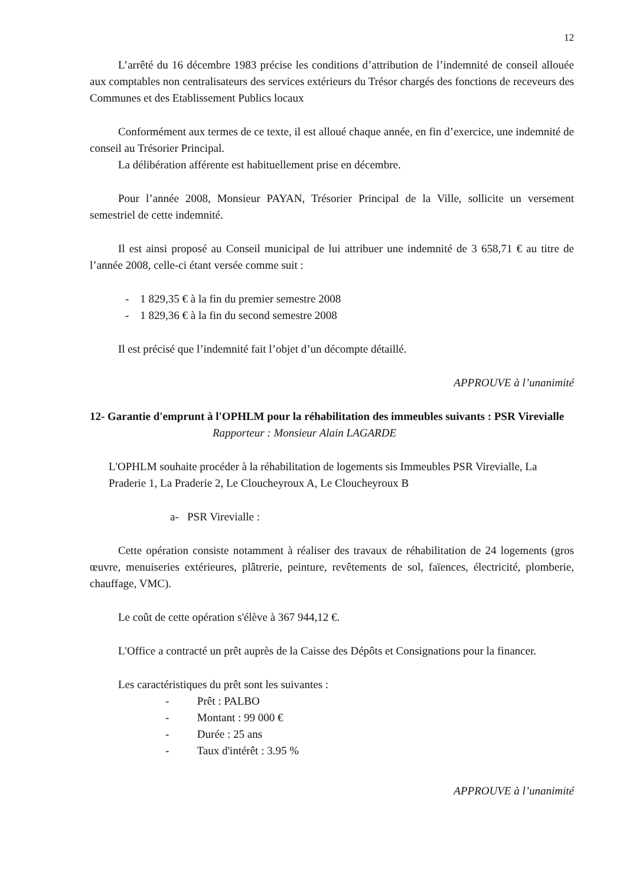12
L’arrêté du 16 décembre 1983 précise les conditions d’attribution de l’indemnité de conseil allouée aux comptables non centralisateurs des services extérieurs du Trésor chargés des fonctions de receveurs des Communes et des Etablissement Publics locaux
Conformément aux termes de ce texte, il est alloué chaque année, en fin d’exercice, une indemnité de conseil au Trésorier Principal.
La délibération afférente est habituellement prise en décembre.
Pour l’année 2008, Monsieur PAYAN, Trésorier Principal de la Ville, sollicite un versement semestriel de cette indemnité.
Il est ainsi proposé au Conseil municipal de lui attribuer une indemnité de 3 658,71 € au titre de l’année 2008, celle-ci étant versée comme suit :
- 1 829,35 € à la fin du premier semestre 2008
- 1 829,36 € à la fin du second semestre 2008
Il est précisé que l’indemnité fait l’objet d’un décompte détaillé.
APPROUVE à l’unanimité
12- Garantie d'emprunt à l'OPHLM pour la réhabilitation des immeubles suivants : PSR Virevialle
Rapporteur : Monsieur Alain LAGARDE
L'OPHLM souhaite procéder à la réhabilitation de logements sis Immeubles PSR Virevialle, La Praderie 1, La Praderie 2, Le Cloucheyroux A, Le Cloucheyroux B
a- PSR Virevialle :
Cette opération consiste notamment à réaliser des travaux de réhabilitation de 24 logements (gros œuvre, menuiseries extérieures, plâtrerie, peinture, revêtements de sol, faïences, électricité, plomberie, chauffage, VMC).
Le coût de cette opération s'élève à 367 944,12 €.
L'Office a contracté un prêt auprès de la Caisse des Dépôts et Consignations pour la financer.
Les caractéristiques du prêt sont les suivantes :
- Prêt : PALBO
- Montant : 99 000 €
- Durée : 25 ans
- Taux d'intérêt : 3.95 %
APPROUVE à l’unanimité